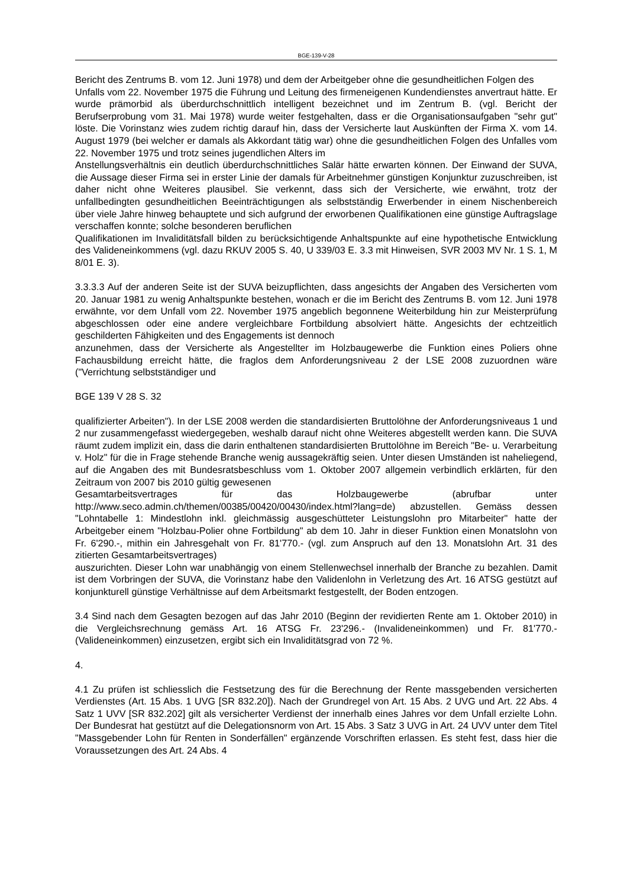BGE-139-V-28
Bericht des Zentrums B. vom 12. Juni 1978) und dem der Arbeitgeber ohne die gesundheitlichen Folgen des
Unfalls vom 22. November 1975 die Führung und Leitung des firmeneigenen Kundendienstes anvertraut hätte. Er wurde prämorbid als überdurchschnittlich intelligent bezeichnet und im Zentrum B. (vgl. Bericht der Berufserprobung vom 31. Mai 1978) wurde weiter festgehalten, dass er die Organisationsaufgaben "sehr gut" löste. Die Vorinstanz wies zudem richtig darauf hin, dass der Versicherte laut Auskünften der Firma X. vom 14. August 1979 (bei welcher er damals als Akkordant tätig war) ohne die gesundheitlichen Folgen des Unfalles vom 22. November 1975 und trotz seines jugendlichen Alters im
Anstellungsverhältnis ein deutlich überdurchschnittliches Salär hätte erwarten können. Der Einwand der SUVA, die Aussage dieser Firma sei in erster Linie der damals für Arbeitnehmer günstigen Konjunktur zuzuschreiben, ist daher nicht ohne Weiteres plausibel. Sie verkennt, dass sich der Versicherte, wie erwähnt, trotz der unfallbedingten gesundheitlichen Beeinträchtigungen als selbstständig Erwerbender in einem Nischenbereich über viele Jahre hinweg behauptete und sich aufgrund der erworbenen Qualifikationen eine günstige Auftragslage verschaffen konnte; solche besonderen beruflichen
Qualifikationen im Invaliditätsfall bilden zu berücksichtigende Anhaltspunkte auf eine hypothetische Entwicklung des Valideneinkommens (vgl. dazu RKUV 2005 S. 40, U 339/03 E. 3.3 mit Hinweisen, SVR 2003 MV Nr. 1 S. 1, M 8/01 E. 3).
3.3.3.3 Auf der anderen Seite ist der SUVA beizupflichten, dass angesichts der Angaben des Versicherten vom 20. Januar 1981 zu wenig Anhaltspunkte bestehen, wonach er die im Bericht des Zentrums B. vom 12. Juni 1978 erwähnte, vor dem Unfall vom 22. November 1975 angeblich begonnene Weiterbildung hin zur Meisterprüfung abgeschlossen oder eine andere vergleichbare Fortbildung absolviert hätte. Angesichts der echtzeitlich geschilderten Fähigkeiten und des Engagements ist dennoch
anzunehmen, dass der Versicherte als Angestellter im Holzbaugewerbe die Funktion eines Poliers ohne Fachausbildung erreicht hätte, die fraglos dem Anforderungsniveau 2 der LSE 2008 zuzuordnen wäre ("Verrichtung selbstständiger und
BGE 139 V 28 S. 32
qualifizierter Arbeiten"). In der LSE 2008 werden die standardisierten Bruttolöhne der Anforderungsniveaus 1 und 2 nur zusammengefasst wiedergegeben, weshalb darauf nicht ohne Weiteres abgestellt werden kann. Die SUVA räumt zudem implizit ein, dass die darin enthaltenen standardisierten Bruttolöhne im Bereich "Be- u. Verarbeitung v. Holz" für die in Frage stehende Branche wenig aussagekräftig seien. Unter diesen Umständen ist naheliegend, auf die Angaben des mit Bundesratsbeschluss vom 1. Oktober 2007 allgemein verbindlich erklärten, für den Zeitraum von 2007 bis 2010 gültig gewesenen
Gesamtarbeitsvertrages für das Holzbaugewerbe (abrufbar unter http://www.seco.admin.ch/themen/00385/00420/00430/index.html?lang=de) abzustellen. Gemäss dessen "Lohntabelle 1: Mindestlohn inkl. gleichmässig ausgeschütteter Leistungslohn pro Mitarbeiter" hatte der Arbeitgeber einem "Holzbau-Polier ohne Fortbildung" ab dem 10. Jahr in dieser Funktion einen Monatslohn von Fr. 6'290.-, mithin ein Jahresgehalt von Fr. 81'770.- (vgl. zum Anspruch auf den 13. Monatslohn Art. 31 des zitierten Gesamtarbeitsvertrages)
auszurichten. Dieser Lohn war unabhängig von einem Stellenwechsel innerhalb der Branche zu bezahlen. Damit ist dem Vorbringen der SUVA, die Vorinstanz habe den Validenlohn in Verletzung des Art. 16 ATSG gestützt auf konjunkturell günstige Verhältnisse auf dem Arbeitsmarkt festgestellt, der Boden entzogen.
3.4 Sind nach dem Gesagten bezogen auf das Jahr 2010 (Beginn der revidierten Rente am 1. Oktober 2010) in die Vergleichsrechnung gemäss Art. 16 ATSG Fr. 23'296.- (Invalideneinkommen) und Fr. 81'770.- (Valideneinkommen) einzusetzen, ergibt sich ein Invaliditätsgrad von 72 %.
4.
4.1 Zu prüfen ist schliesslich die Festsetzung des für die Berechnung der Rente massgebenden versicherten Verdienstes (Art. 15 Abs. 1 UVG [SR 832.20]). Nach der Grundregel von Art. 15 Abs. 2 UVG und Art. 22 Abs. 4 Satz 1 UVV [SR 832.202] gilt als versicherter Verdienst der innerhalb eines Jahres vor dem Unfall erzielte Lohn. Der Bundesrat hat gestützt auf die Delegationsnorm von Art. 15 Abs. 3 Satz 3 UVG in Art. 24 UVV unter dem Titel "Massgebender Lohn für Renten in Sonderfällen" ergänzende Vorschriften erlassen. Es steht fest, dass hier die Voraussetzungen des Art. 24 Abs. 4